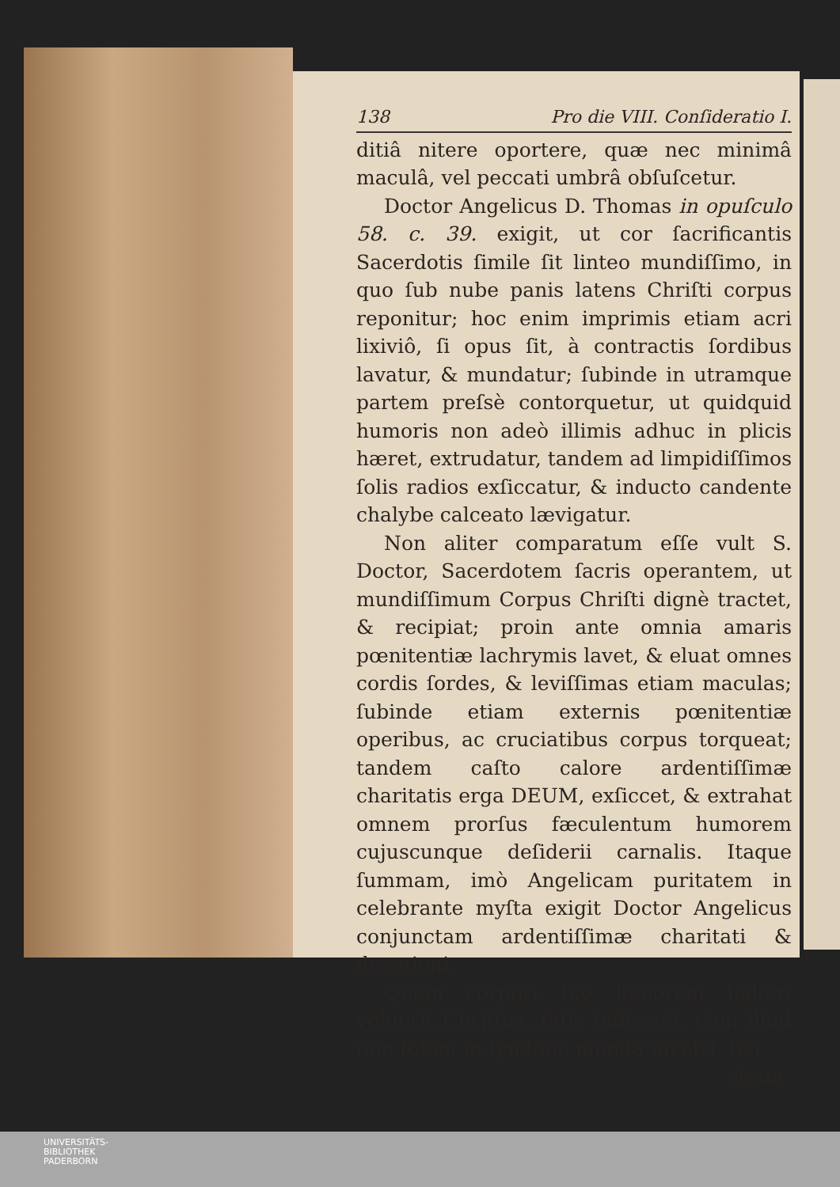138 Pro die VIII. Conſideratio I.
ditiâ nitere oportere, quæ nec minimâ maculâ, vel peccati umbrâ obſuſcetur.
Doctor Angelicus D. Thomas in opuſculo 58. c. 39. exigit, ut cor ſacrificantis Sacerdotis ſimile ſit linteo mundiſſimo, in quo ſub nube panis latens Chriſti corpus reponitur; hoc enim imprimis etiam acri lixiviô, ſi opus ſit, à contractis ſordibus lavatur, & mundatur; ſubinde in utramque partem preſsè contorquetur, ut quidquid humoris non adeò illimis adhuc in plicis hæret, extrudatur, tandem ad limpidiſſimos ſolis radios exſiccatur, & inducto candente chalybe calceato lævigatur.
Non aliter comparatum eſſe vult S. Doctor, Sacerdotem ſacris operantem, ut mundiſſimum Corpus Chriſti dignè tractet, & recipiat; proin ante omnia amaris pœnitentiæ lachrymis lavet, & eluat omnes cordis ſordes, & leviſſimas etiam maculas; ſubinde etiam externis pœnitentiæ operibus, ac cruciatibus corpus torqueat; tandem caſto calore ardentiſſimæ charitatis erga DEUM, exſiccet, & extrahat omnem prorſus fæculentum humorem cujuscunque deſiderii carnalis. Itaque ſummam, imò Angelicam puritatem in celebrante myſta exigit Doctor Angelicus conjunctam ardentiſſimæ charitati & devotioni.
Quem corpori ſuo honorem haberi voluerit Chriſtus, ſatis indicavit, cùm illud non ſolùm in ſyndone munda involvi, ſed
etiam
UNIVERSITÄTS-
BIBLIOTHEK
PADERBORN